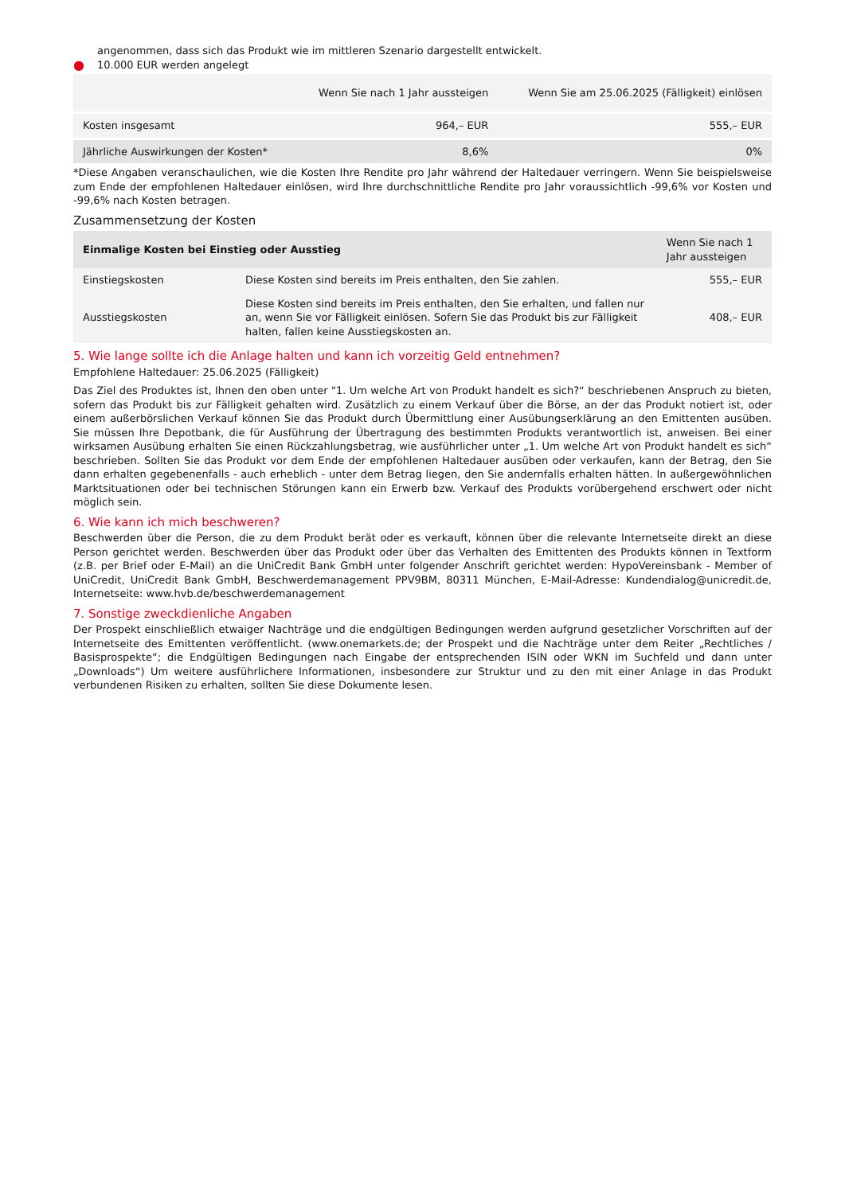angenommen, dass sich das Produkt wie im mittleren Szenario dargestellt entwickelt.
● 10.000 EUR werden angelegt
| | Wenn Sie nach 1 Jahr aussteigen | Wenn Sie am 25.06.2025 (Fälligkeit) einlösen |
| --- | --- | --- |
| Kosten insgesamt | 964,– EUR | 555,– EUR |
| Jährliche Auswirkungen der Kosten* | 8,6% | 0% |
*Diese Angaben veranschaulichen, wie die Kosten Ihre Rendite pro Jahr während der Haltedauer verringern. Wenn Sie beispielsweise zum Ende der empfohlenen Haltedauer einlösen, wird Ihre durchschnittliche Rendite pro Jahr voraussichtlich -99,6% vor Kosten und -99,6% nach Kosten betragen.
Zusammensetzung der Kosten
| Einmalige Kosten bei Einstieg oder Ausstieg | | Wenn Sie nach 1 Jahr aussteigen |
| --- | --- | --- |
| Einstiegskosten | Diese Kosten sind bereits im Preis enthalten, den Sie zahlen. | 555,– EUR |
| Ausstiegskosten | Diese Kosten sind bereits im Preis enthalten, den Sie erhalten, und fallen nur an, wenn Sie vor Fälligkeit einlösen. Sofern Sie das Produkt bis zur Fälligkeit halten, fallen keine Ausstiegskosten an. | 408,– EUR |
5. Wie lange sollte ich die Anlage halten und kann ich vorzeitig Geld entnehmen?
Empfohlene Haltedauer: 25.06.2025 (Fälligkeit)
Das Ziel des Produktes ist, Ihnen den oben unter "1. Um welche Art von Produkt handelt es sich?“ beschriebenen Anspruch zu bieten, sofern das Produkt bis zur Fälligkeit gehalten wird. Zusätzlich zu einem Verkauf über die Börse, an der das Produkt notiert ist, oder einem außerbörslichen Verkauf können Sie das Produkt durch Übermittlung einer Ausübungserklärung an den Emittenten ausüben. Sie müssen Ihre Depotbank, die für Ausführung der Übertragung des bestimmten Produkts verantwortlich ist, anweisen. Bei einer wirksamen Ausübung erhalten Sie einen Rückzahlungsbetrag, wie ausführlicher unter „1. Um welche Art von Produkt handelt es sich“ beschrieben. Sollten Sie das Produkt vor dem Ende der empfohlenen Haltedauer ausüben oder verkaufen, kann der Betrag, den Sie dann erhalten gegebenenfalls - auch erheblich - unter dem Betrag liegen, den Sie andernfalls erhalten hätten. In außergewöhnlichen Marktsituationen oder bei technischen Störungen kann ein Erwerb bzw. Verkauf des Produkts vorübergehend erschwert oder nicht möglich sein.
6. Wie kann ich mich beschweren?
Beschwerden über die Person, die zu dem Produkt berät oder es verkauft, können über die relevante Internetseite direkt an diese Person gerichtet werden. Beschwerden über das Produkt oder über das Verhalten des Emittenten des Produkts können in Textform (z.B. per Brief oder E-Mail) an die UniCredit Bank GmbH unter folgender Anschrift gerichtet werden: HypoVereinsbank - Member of UniCredit, UniCredit Bank GmbH, Beschwerdemanagement PPV9BM, 80311 München, E-Mail-Adresse: Kundendialog@unicredit.de, Internetseite: www.hvb.de/beschwerdemanagement
7. Sonstige zweckdienliche Angaben
Der Prospekt einschließlich etwaiger Nachträge und die endgültigen Bedingungen werden aufgrund gesetzlicher Vorschriften auf der Internetseite des Emittenten veröffentlicht. (www.onemarkets.de; der Prospekt und die Nachträge unter dem Reiter „Rechtliches / Basisprospekte“; die Endgültigen Bedingungen nach Eingabe der entsprechenden ISIN oder WKN im Suchfeld und dann unter „Downloads“) Um weitere ausführlichere Informationen, insbesondere zur Struktur und zu den mit einer Anlage in das Produkt verbundenen Risiken zu erhalten, sollten Sie diese Dokumente lesen.